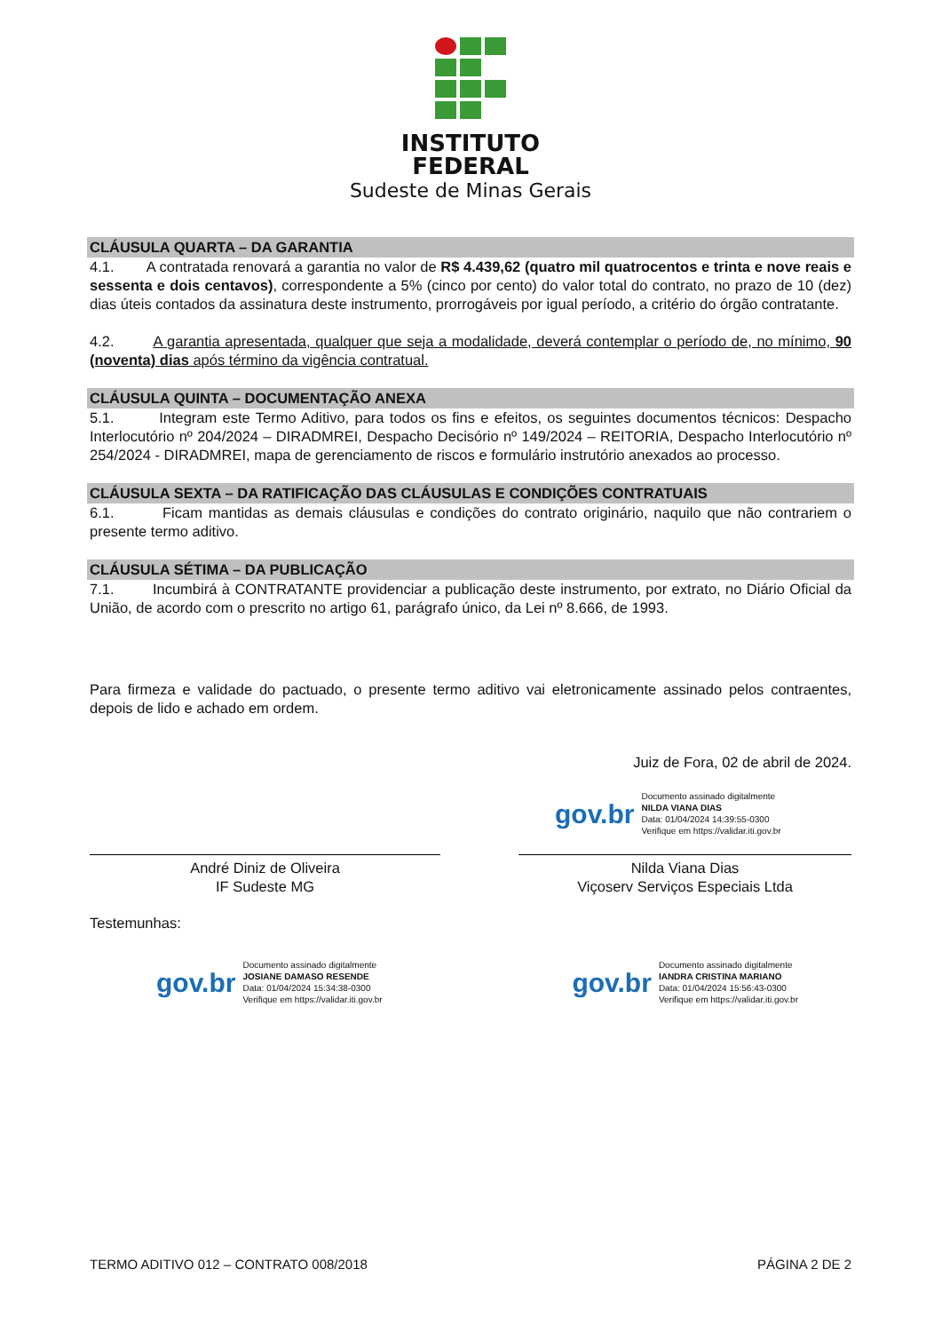INSTITUTO
FEDERAL
Sudeste de Minas Gerais
CLÁUSULA QUARTA – DA GARANTIA
4.1. A contratada renovará a garantia no valor de R$ 4.439,62 (quatro mil quatrocentos e trinta e nove reais e sessenta e dois centavos), correspondente a 5% (cinco por cento) do valor total do contrato, no prazo de 10 (dez) dias úteis contados da assinatura deste instrumento, prorrogáveis por igual período, a critério do órgão contratante.
4.2. A garantia apresentada, qualquer que seja a modalidade, deverá contemplar o período de, no mínimo, 90 (noventa) dias após término da vigência contratual.
CLÁUSULA QUINTA – DOCUMENTAÇÃO ANEXA
5.1. Integram este Termo Aditivo, para todos os fins e efeitos, os seguintes documentos técnicos: Despacho Interlocutório nº 204/2024 – DIRADMREI, Despacho Decisório nº 149/2024 – REITORIA, Despacho Interlocutório nº 254/2024 - DIRADMREI, mapa de gerenciamento de riscos e formulário instrutório anexados ao processo.
CLÁUSULA SEXTA – DA RATIFICAÇÃO DAS CLÁUSULAS E CONDIÇÕES CONTRATUAIS
6.1. Ficam mantidas as demais cláusulas e condições do contrato originário, naquilo que não contrariem o presente termo aditivo.
CLÁUSULA SÉTIMA – DA PUBLICAÇÃO
7.1. Incumbirá à CONTRATANTE providenciar a publicação deste instrumento, por extrato, no Diário Oficial da União, de acordo com o prescrito no artigo 61, parágrafo único, da Lei nº 8.666, de 1993.
Para firmeza e validade do pactuado, o presente termo aditivo vai eletronicamente assinado pelos contraentes, depois de lido e achado em ordem.
Juiz de Fora, 02 de abril de 2024.
gov.br
Documento assinado digitalmente
NILDA VIANA DIAS
Data: 01/04/2024 14:39:55-0300
Verifique em https://validar.iti.gov.br
André Diniz de Oliveira
IF Sudeste MG
Nilda Viana Dias
Viçoserv Serviços Especiais Ltda
Testemunhas:
gov.br
Documento assinado digitalmente
JOSIANE DAMASO RESENDE
Data: 01/04/2024 15:34:38-0300
Verifique em https://validar.iti.gov.br
gov.br
Documento assinado digitalmente
IANDRA CRISTINA MARIANO
Data: 01/04/2024 15:56:43-0300
Verifique em https://validar.iti.gov.br
TERMO ADITIVO 012 – CONTRATO 008/2018 PÁGINA 2 DE 2